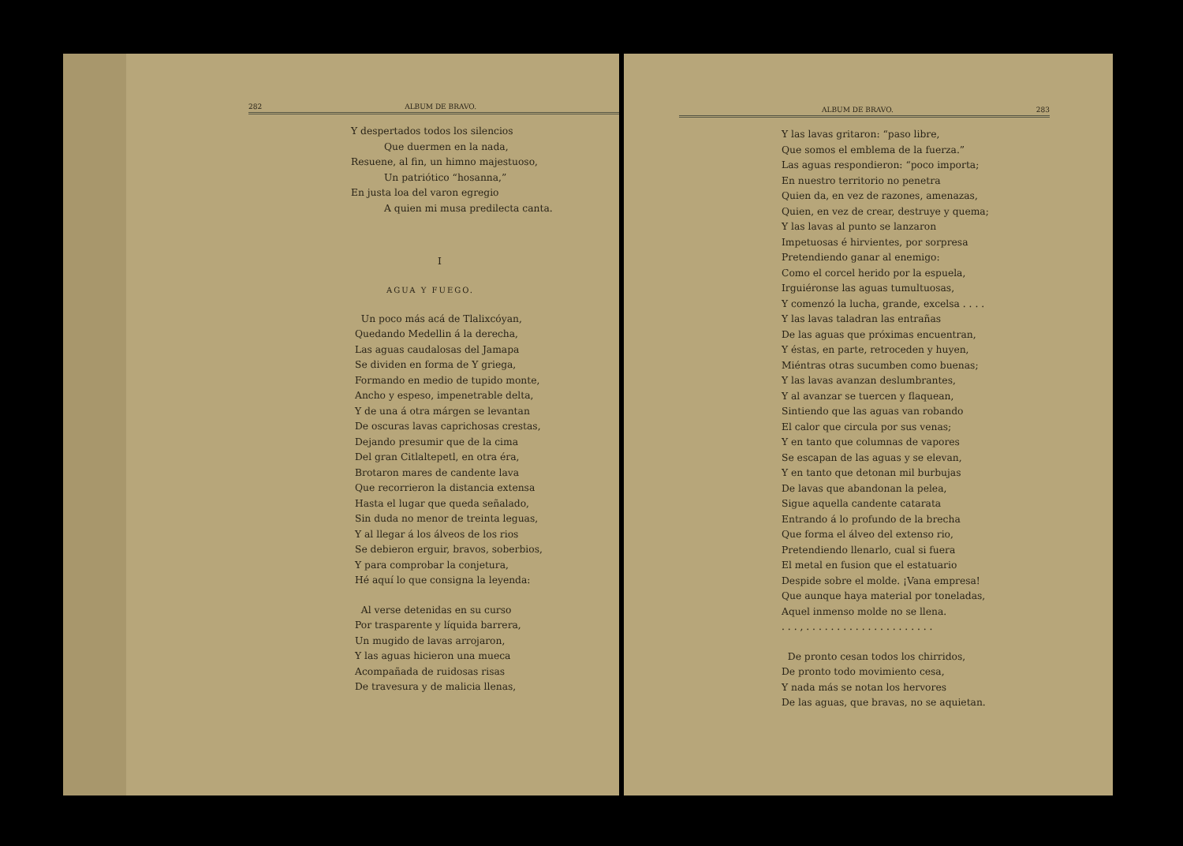282 ALBUM DE BRAVO.
Y despertados todos los silencios
Que duermen en la nada,
Resuene, al fin, un himno majestuoso,
Un patriótico “hosanna,”
En justa loa del varon egregio
A quien mi musa predilecta canta.
I
AGUA Y FUEGO.
Un poco más acá de Tlalixcóyan,
Quedando Medellin á la derecha,
Las aguas caudalosas del Jamapa
Se dividen en forma de Y griega,
Formando en medio de tupido monte,
Ancho y espeso, impenetrable delta,
Y de una á otra márgen se levantan
De oscuras lavas caprichosas crestas,
Dejando presumir que de la cima
Del gran Citlaltepetl, en otra éra,
Brotaron mares de candente lava
Que recorrieron la distancia extensa
Hasta el lugar que queda señalado,
Sin duda no menor de treinta leguas,
Y al llegar á los álveos de los rios
Se debieron erguir, bravos, soberbios,
Y para comprobar la conjetura,
Hé aquí lo que consigna la leyenda:
Al verse detenidas en su curso
Por trasparente y líquida barrera,
Un mugido de lavas arrojaron,
Y las aguas hicieron una mueca
Acompañada de ruidosas risas
De travesura y de malicia llenas,
ALBUM DE BRAVO. 283
Y las lavas gritaron: “paso libre,
Que somos el emblema de la fuerza.”
Las aguas respondieron: “poco importa;
En nuestro territorio no penetra
Quien da, en vez de razones, amenazas,
Quien, en vez de crear, destruye y quema;
Y las lavas al punto se lanzaron
Impetuosas é hirvientes, por sorpresa
Pretendiendo ganar al enemigo:
Como el corcel herido por la espuela,
Irguiéronse las aguas tumultuosas,
Y comenzó la lucha, grande, excelsa . . . .
Y las lavas taladran las entrañas
De las aguas que próximas encuentran,
Y éstas, en parte, retroceden y huyen,
Miéntras otras sucumben como buenas;
Y las lavas avanzan deslumbrantes,
Y al avanzar se tuercen y flaquean,
Sintiendo que las aguas van robando
El calor que circula por sus venas;
Y en tanto que columnas de vapores
Se escapan de las aguas y se elevan,
Y en tanto que detonan mil burbujas
De lavas que abandonan la pelea,
Sigue aquella candente catarata
Entrando á lo profundo de la brecha
Que forma el álveo del extenso rio,
Pretendiendo llenarlo, cual si fuera
El metal en fusion que el estatuario
Despide sobre el molde. ¡Vana empresa!
Que aunque haya material por toneladas,
Aquel inmenso molde no se llena.
. . . , . . . . . . . . . . . . . . . . . . . . .
De pronto cesan todos los chirridos,
De pronto todo movimiento cesa,
Y nada más se notan los hervores
De las aguas, que bravas, no se aquietan.